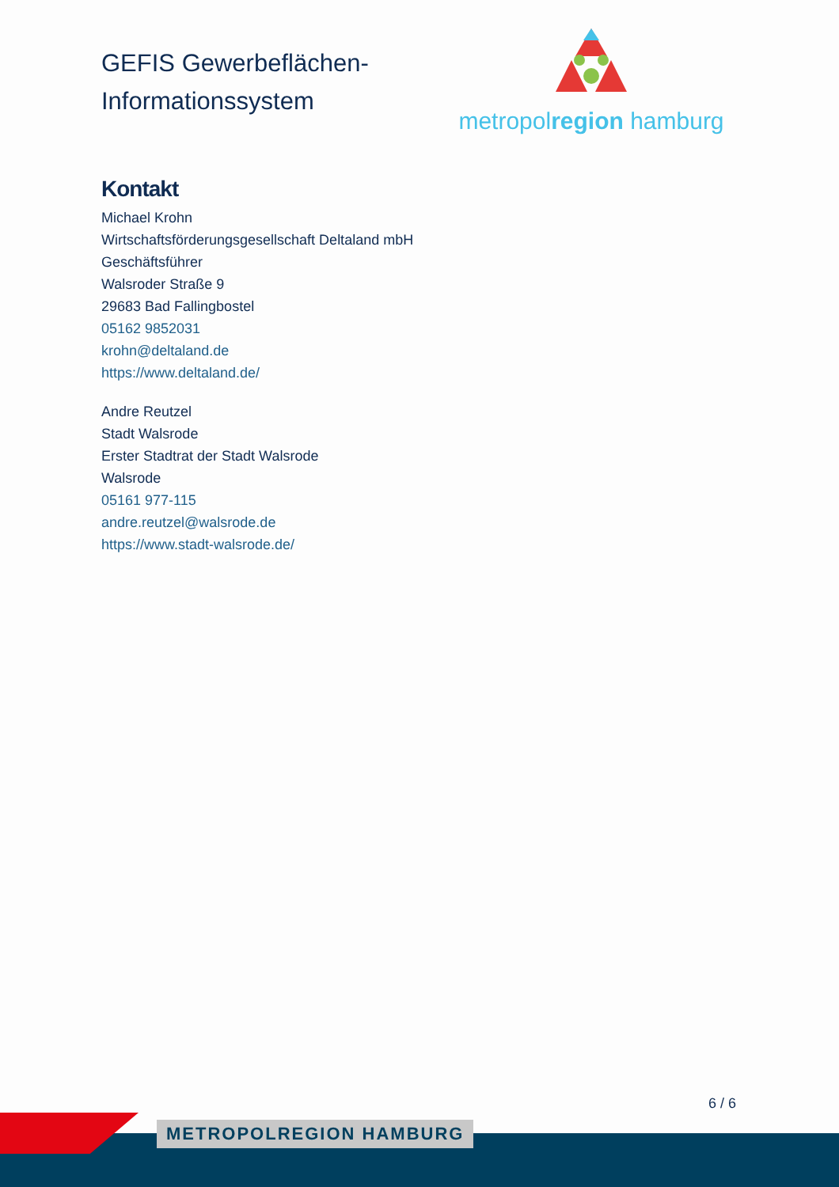GEFIS Gewerbeflächen-
Informationssystem
metropolregion hamburg
Kontakt
Michael Krohn
Wirtschaftsförderungsgesellschaft Deltaland mbH
Geschäftsführer
Walsroder Straße 9
29683 Bad Fallingbostel
05162 9852031
krohn@deltaland.de
https://www.deltaland.de/
Andre Reutzel
Stadt Walsrode
Erster Stadtrat der Stadt Walsrode
Walsrode
05161 977-115
andre.reutzel@walsrode.de
https://www.stadt-walsrode.de/
6 / 6
METROPOLREGION HAMBURG